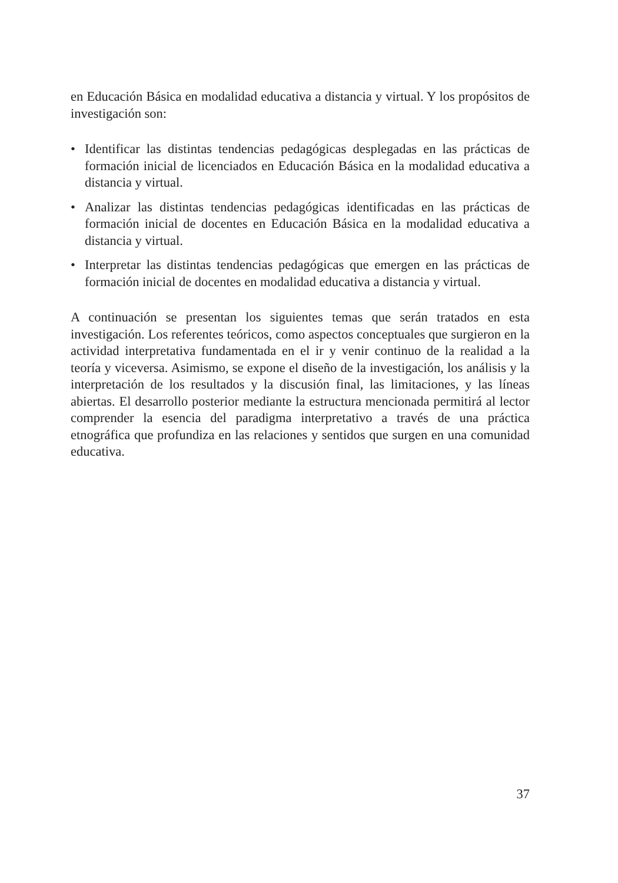en Educación Básica en modalidad educativa a distancia y virtual. Y los propósitos de investigación son:
• Identificar las distintas tendencias pedagógicas desplegadas en las prácticas de formación inicial de licenciados en Educación Básica en la modalidad educativa a distancia y virtual.
• Analizar las distintas tendencias pedagógicas identificadas en las prácticas de formación inicial de docentes en Educación Básica en la modalidad educativa a distancia y virtual.
• Interpretar las distintas tendencias pedagógicas que emergen en las prácticas de formación inicial de docentes en modalidad educativa a distancia y virtual.
A continuación se presentan los siguientes temas que serán tratados en esta investigación. Los referentes teóricos, como aspectos conceptuales que surgieron en la actividad interpretativa fundamentada en el ir y venir continuo de la realidad a la teoría y viceversa. Asimismo, se expone el diseño de la investigación, los análisis y la interpretación de los resultados y la discusión final, las limitaciones, y las líneas abiertas. El desarrollo posterior mediante la estructura mencionada permitirá al lector comprender la esencia del paradigma interpretativo a través de una práctica etnográfica que profundiza en las relaciones y sentidos que surgen en una comunidad educativa.
37